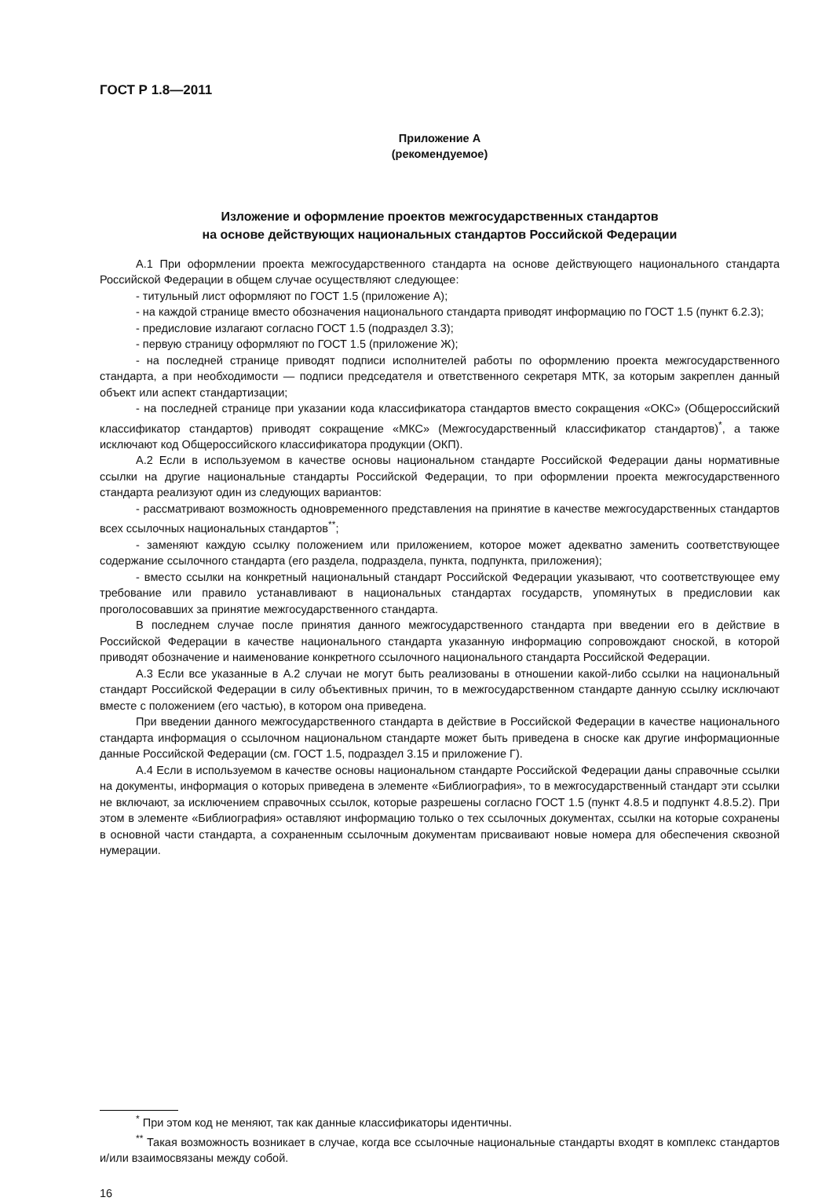ГОСТ Р 1.8—2011
Приложение А
(рекомендуемое)
Изложение и оформление проектов межгосударственных стандартов
на основе действующих национальных стандартов Российской Федерации
А.1 При оформлении проекта межгосударственного стандарта на основе действующего национального стандарта Российской Федерации в общем случае осуществляют следующее:
- титульный лист оформляют по ГОСТ 1.5 (приложение А);
- на каждой странице вместо обозначения национального стандарта приводят информацию по ГОСТ 1.5 (пункт 6.2.3);
- предисловие излагают согласно ГОСТ 1.5 (подраздел 3.3);
- первую страницу оформляют по ГОСТ 1.5 (приложение Ж);
- на последней странице приводят подписи исполнителей работы по оформлению проекта межгосударственного стандарта, а при необходимости — подписи председателя и ответственного секретаря МТК, за которым закреплен данный объект или аспект стандартизации;
- на последней странице при указании кода классификатора стандартов вместо сокращения «ОКС» (Общероссийский классификатор стандартов) приводят сокращение «МКС» (Межгосударственный классификатор стандартов)<sup>*</sup>, а также исключают код Общероссийского классификатора продукции (ОКП).
А.2 Если в используемом в качестве основы национальном стандарте Российской Федерации даны нормативные ссылки на другие национальные стандарты Российской Федерации, то при оформлении проекта межгосударственного стандарта реализуют один из следующих вариантов:
- рассматривают возможность одновременного представления на принятие в качестве межгосударственных стандартов всех ссылочных национальных стандартов<sup>**</sup>;
- заменяют каждую ссылку положением или приложением, которое может адекватно заменить соответствующее содержание ссылочного стандарта (его раздела, подраздела, пункта, подпункта, приложения);
- вместо ссылки на конкретный национальный стандарт Российской Федерации указывают, что соответствующее ему требование или правило устанавливают в национальных стандартах государств, упомянутых в предисловии как проголосовавших за принятие межгосударственного стандарта.
В последнем случае после принятия данного межгосударственного стандарта при введении его в действие в Российской Федерации в качестве национального стандарта указанную информацию сопровождают сноской, в которой приводят обозначение и наименование конкретного ссылочного национального стандарта Российской Федерации.
А.3 Если все указанные в А.2 случаи не могут быть реализованы в отношении какой-либо ссылки на национальный стандарт Российской Федерации в силу объективных причин, то в межгосударственном стандарте данную ссылку исключают вместе с положением (его частью), в котором она приведена.
При введении данного межгосударственного стандарта в действие в Российской Федерации в качестве национального стандарта информация о ссылочном национальном стандарте может быть приведена в сноске как другие информационные данные Российской Федерации (см. ГОСТ 1.5, подраздел 3.15 и приложение Г).
А.4 Если в используемом в качестве основы национальном стандарте Российской Федерации даны справочные ссылки на документы, информация о которых приведена в элементе «Библиография», то в межгосударственный стандарт эти ссылки не включают, за исключением справочных ссылок, которые разрешены согласно ГОСТ 1.5 (пункт 4.8.5 и подпункт 4.8.5.2). При этом в элементе «Библиография» оставляют информацию только о тех ссылочных документах, ссылки на которые сохранены в основной части стандарта, а сохраненным ссылочным документам присваивают новые номера для обеспечения сквозной нумерации.
<sup>*</sup> При этом код не меняют, так как данные классификаторы идентичны.
<sup>**</sup> Такая возможность возникает в случае, когда все ссылочные национальные стандарты входят в комплекс стандартов и/или взаимосвязаны между собой.
16